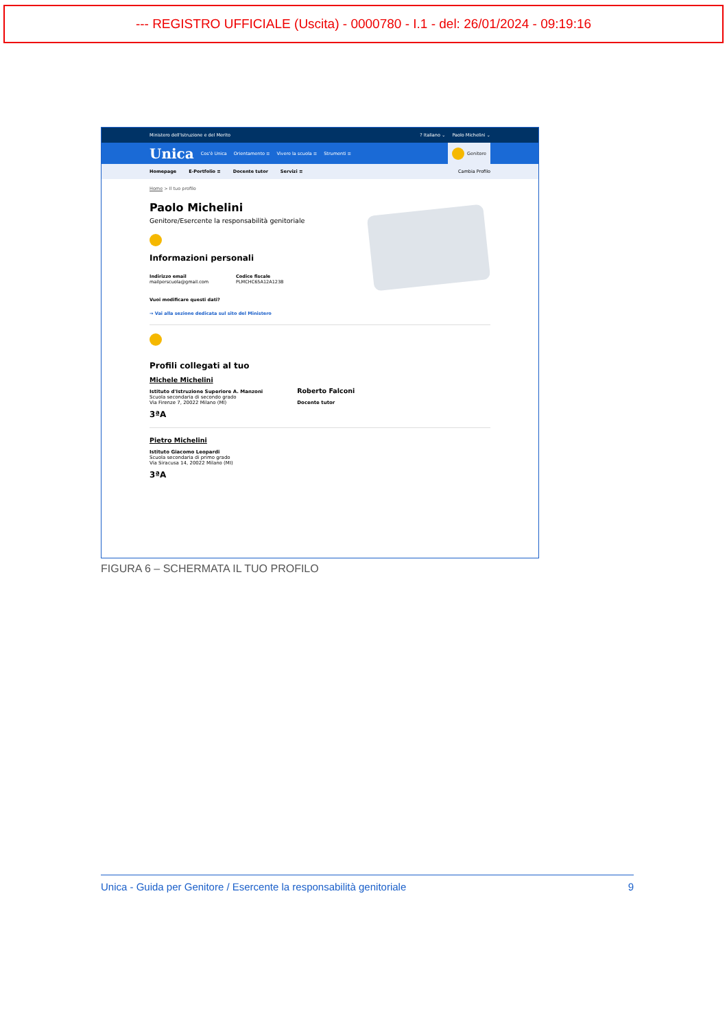--- REGISTRO UFFICIALE (Uscita) - 0000780 - I.1 - del: 26/01/2024 - 09:19:16
Ministero dell'Istruzione e del Merito? Italiano ⌄ Paolo Michelini ⌄
Unica Cos'è Unica Orientamento ≡ Vivere la scuola ≡ Strumenti ≡ Genitore
Homepage E-Portfolio ≡ Docente tutor Servizi ≡ Cambia Profilo
Home > Il tuo profilo
Paolo Michelini
Genitore/Esercente la responsabilità genitoriale
Informazioni personali
Indirizzo email
mailperscuola@gmail.com
Codice fiscale
PLMCHC65A12A123B
Vuoi modificare questi dati?
→ Vai alla sezione dedicata sul sito del Ministero
Profili collegati al tuo
Michele Michelini
Istituto d'Istruzione Superiore A. Manzoni
Scuola secondaria di secondo grado
Via Firenze 7, 20022 Milano (MI)
3ªA
Roberto Falconi
Docente tutor
Pietro Michelini
Istituto Giacomo Leopardi
Scuola secondaria di primo grado
Via Siracusa 14, 20022 Milano (MI)
3ªA
FIGURA 6 – SCHERMATA IL TUO PROFILO
Unica - Guida per Genitore / Esercente la responsabilità genitoriale 9